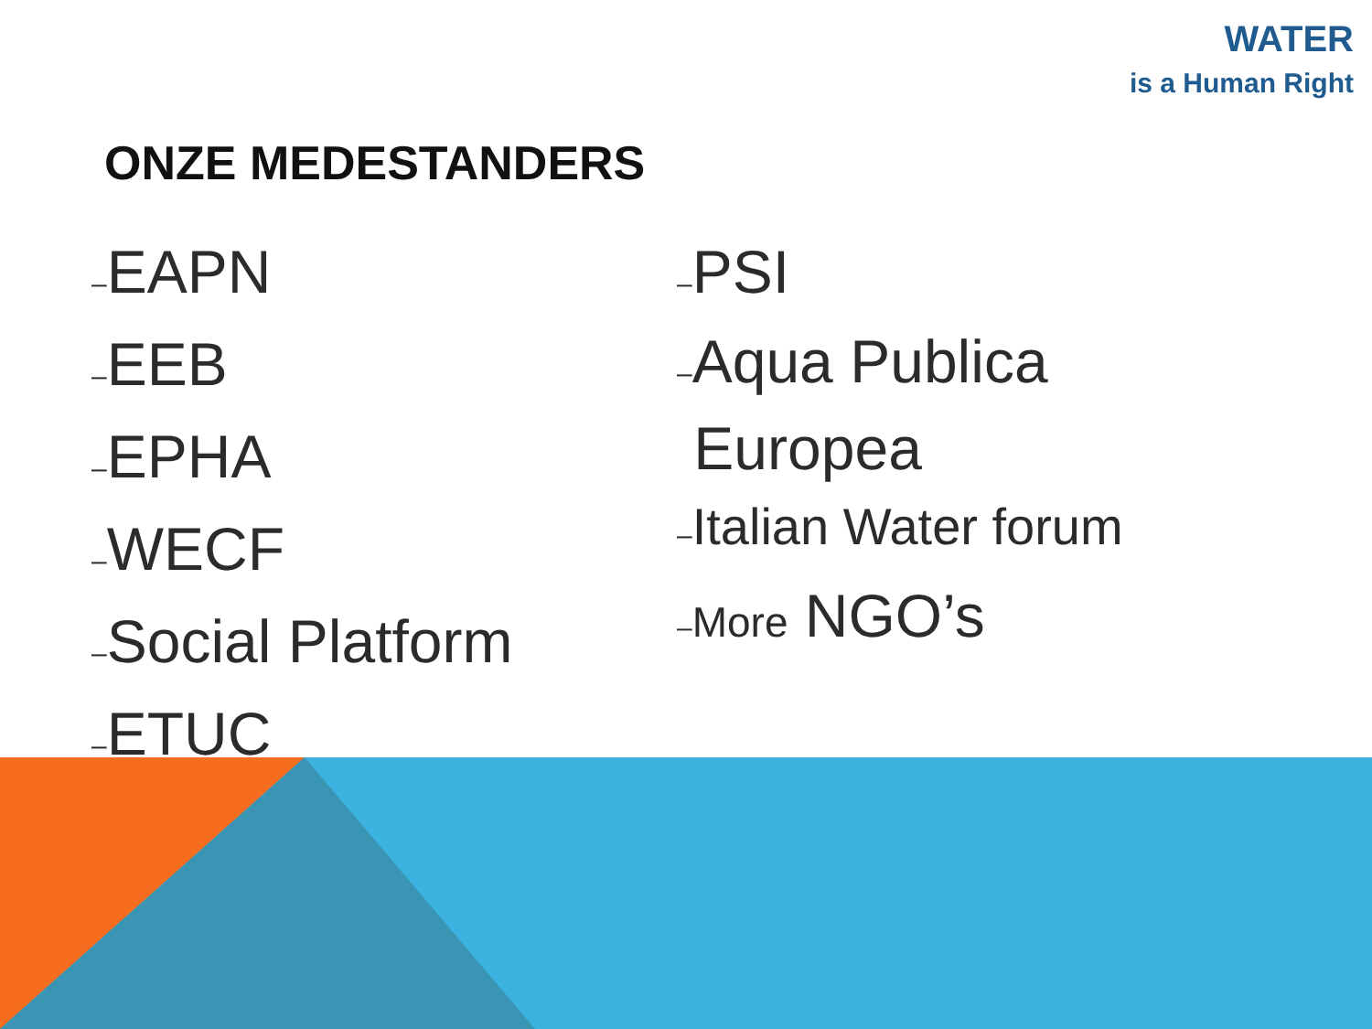WATER
is a Human Right
ONZE MEDESTANDERS
–EAPN
–EEB
–EPHA
–WECF
–Social Platform
–ETUC
–PSI
–Aqua Publica
Europea
–Italian Water forum
–More NGO’s